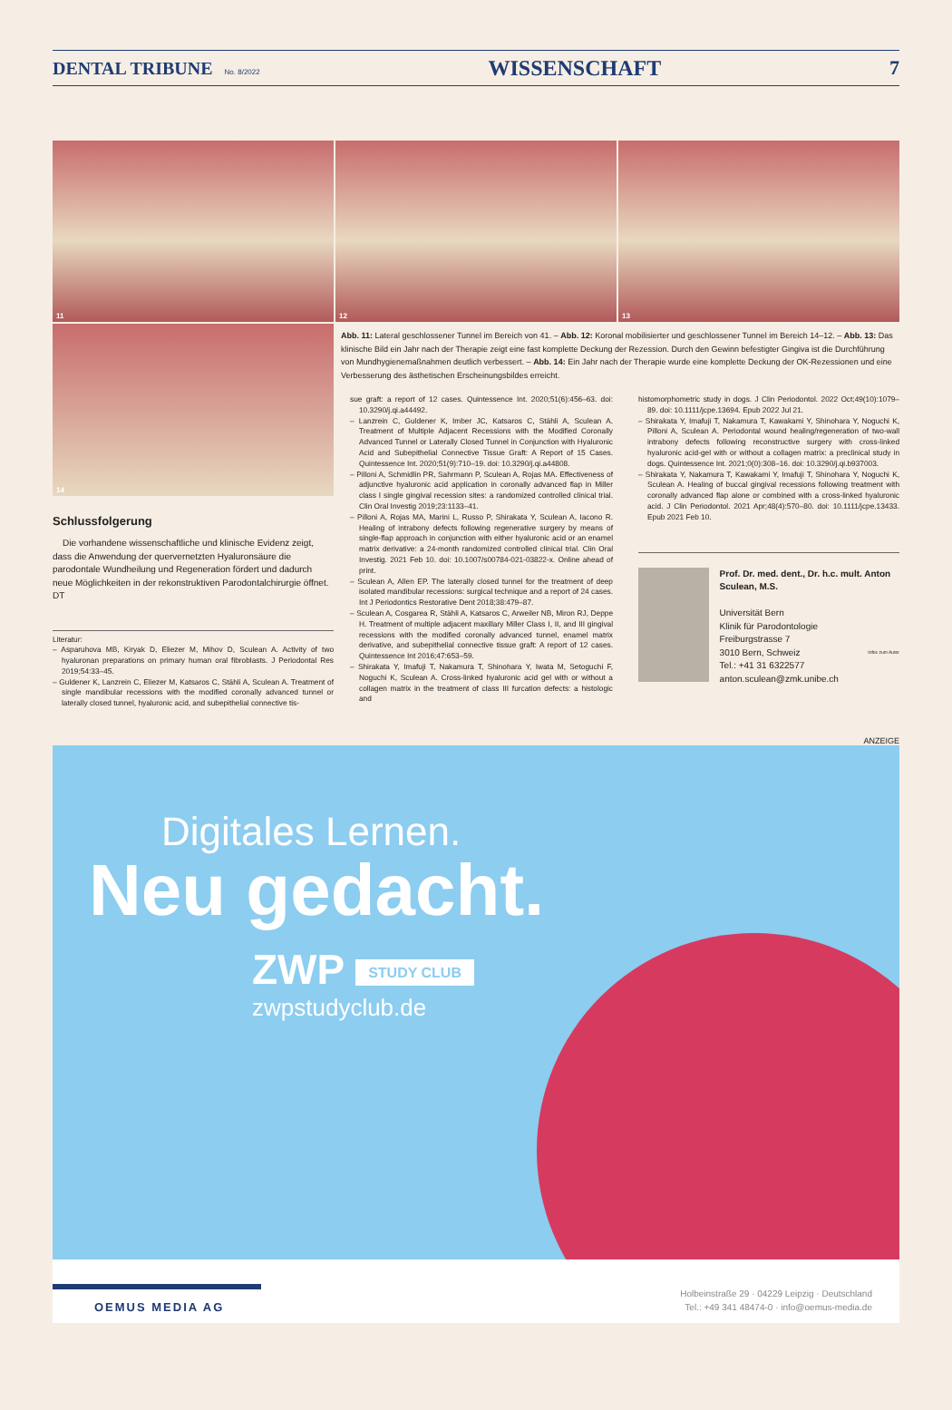DENTAL TRIBUNE No. 8/2022
WISSENSCHAFT 7
11
12
13
14
Schlussfolgerung
Die vorhandene wissenschaftliche und klinische Evidenz zeigt, dass die Anwendung der quervernetzten Hyaluronsäure die parodontale Wundheilung und Regeneration fördert und dadurch neue Möglichkeiten in der rekonstruktiven Parodontalchirurgie öffnet. DT
Literatur:
– Asparuhova MB, Kiryak D, Eliezer M, Mihov D, Sculean A. Activity of two hyaluronan preparations on primary human oral fibroblasts. J Periodontal Res 2019;54:33–45.
– Guldener K, Lanzrein C, Eliezer M, Katsaros C, Stähli A, Sculean A. Treatment of single mandibular recessions with the modified coronally advanced tunnel or laterally closed tunnel, hyaluronic acid, and subepithelial connective tis-
Abb. 11: Lateral geschlossener Tunnel im Bereich von 41. – Abb. 12: Koronal mobilisierter und geschlossener Tunnel im Bereich 14–12. – Abb. 13: Das klinische Bild ein Jahr nach der Therapie zeigt eine fast komplette Deckung der Rezession. Durch den Gewinn befestigter Gingiva ist die Durchführung von Mundhygienemaßnahmen deutlich verbessert. – Abb. 14: Ein Jahr nach der Therapie wurde eine komplette Deckung der OK-Rezessionen und eine Verbesserung des ästhetischen Erscheinungsbildes erreicht.
sue graft: a report of 12 cases. Quintessence Int. 2020;51(6):456–63. doi: 10.3290/j.qi.a44492.
– Lanzrein C, Guldener K, Imber JC, Katsaros C, Stähli A, Sculean A. Treatment of Multiple Adjacent Recessions with the Modified Coronally Advanced Tunnel or Laterally Closed Tunnel in Conjunction with Hyaluronic Acid and Subepithelial Connective Tissue Graft: A Report of 15 Cases. Quintessence Int. 2020;51(9):710–19. doi: 10.3290/j.qi.a44808.
– Pilloni A, Schmidlin PR, Sahrmann P, Sculean A, Rojas MA. Effectiveness of adjunctive hyaluronic acid application in coronally advanced flap in Miller class I single gingival recession sites: a randomized controlled clinical trial. Clin Oral Investig 2019;23:1133–41.
– Pilloni A, Rojas MA, Marini L, Russo P, Shirakata Y, Sculean A, Iacono R. Healing of intrabony defects following regenerative surgery by means of single-flap approach in conjunction with either hyaluronic acid or an enamel matrix derivative: a 24-month randomized controlled clinical trial. Clin Oral Investig. 2021 Feb 10. doi: 10.1007/s00784-021-03822-x. Online ahead of print.
– Sculean A, Allen EP. The laterally closed tunnel for the treatment of deep isolated mandibular recessions: surgical technique and a report of 24 cases. Int J Periodontics Restorative Dent 2018;38:479–87.
– Sculean A, Cosgarea R, Stähli A, Katsaros C, Arweiler NB, Miron RJ, Deppe H. Treatment of multiple adjacent maxillary Miller Class I, II, and III gingival recessions with the modified coronally advanced tunnel, enamel matrix derivative, and subepithelial connective tissue graft: A report of 12 cases. Quintessence Int 2016;47:653–59.
– Shirakata Y, Imafuji T, Nakamura T, Shinohara Y, Iwata M, Setoguchi F, Noguchi K, Sculean A. Cross-linked hyaluronic acid gel with or without a collagen matrix in the treatment of class III furcation defects: a histologic and
histomorphometric study in dogs. J Clin Periodontol. 2022 Oct;49(10):1079–89. doi: 10.1111/jcpe.13694. Epub 2022 Jul 21.
– Shirakata Y, Imafuji T, Nakamura T, Kawakami Y, Shinohara Y, Noguchi K, Pilloni A, Sculean A. Periodontal wound healing/regeneration of two-wall intrabony defects following reconstructive surgery with cross-linked hyaluronic acid-gel with or without a collagen matrix: a preclinical study in dogs. Quintessence Int. 2021;0(0):308–16. doi: 10.3290/j.qi.b937003.
– Shirakata Y, Nakamura T, Kawakami Y, Imafuji T, Shinohara Y, Noguchi K, Sculean A. Healing of buccal gingival recessions following treatment with coronally advanced flap alone or combined with a cross-linked hyaluronic acid. J Clin Periodontol. 2021 Apr;48(4):570–80. doi: 10.1111/jcpe.13433. Epub 2021 Feb 10.
Prof. Dr. med. dent., Dr. h.c. mult. Anton Sculean, M.S.
Universität Bern
Klinik für Parodontologie
Freiburgstrasse 7
3010 Bern, Schweiz
Tel.: +41 31 6322577
anton.sculean@zmk.unibe.ch
Infos zum Autor
ANZEIGE
Digitales Lernen.
Neu gedacht.
ZWP STUDY CLUB
zwpstudyclub.de
OEMUS MEDIA AG
Holbeinstraße 29 · 04229 Leipzig · Deutschland
Tel.: +49 341 48474-0 · info@oemus-media.de